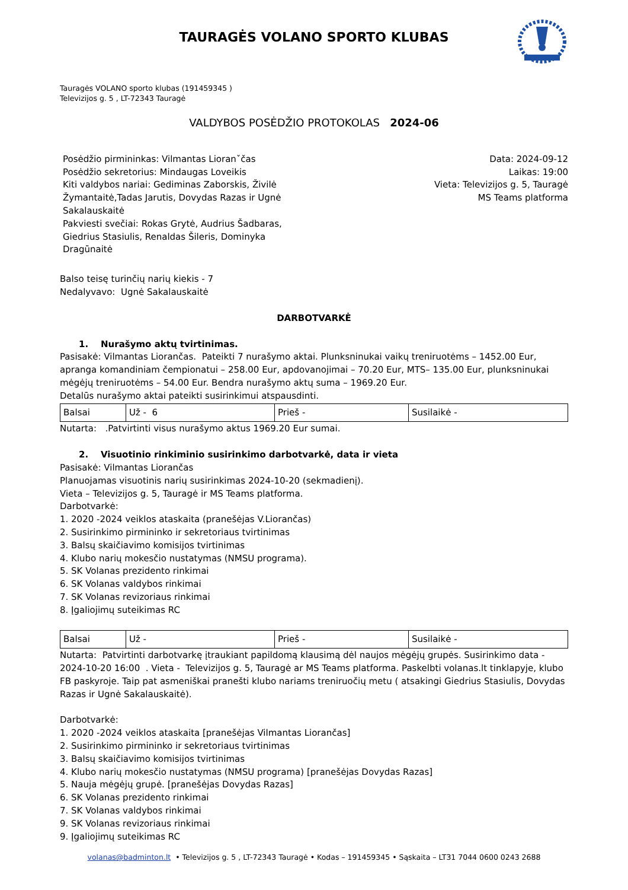TAURAGĖS VOLANO SPORTO KLUBAS
Tauragės VOLANO sporto klubas (191459345 )
Televizijos g. 5 , LT-72343 Tauragė
VALDYBOS POSĖDŽIO PROTOKOLAS 2024-06
Posėdžio pirmininkas: Vilmantas Lioranˇčas
Posėdžio sekretorius: Mindaugas Loveikis
Kiti valdybos nariai: Gediminas Zaborskis, Živilė Žymantaitė,Tadas Jarutis, Dovydas Razas ir Ugnė Sakalauskaitė
Pakviesti svečiai: Rokas Grytė, Audrius Šadbaras, Giedrius Stasiulis, Renaldas Šileris, Dominyka Dragūnaitė
Data: 2024-09-12
Laikas: 19:00
Vieta: Televizijos g. 5, Tauragė
MS Teams platforma
Balso teisę turinčių narių kiekis - 7
Nedalyvavo: Ugnė Sakalauskaitė
DARBOTVARKĖ
1. Nurašymo aktų tvirtinimas.
Pasisakė: Vilmantas Liorančas. Pateikti 7 nurašymo aktai. Plunksninukai vaikų treniruotėms – 1452.00 Eur, apranga komandiniam čempionatui – 258.00 Eur, apdovanojimai – 70.20 Eur, MTS– 135.00 Eur, plunksninukai mėgėjų treniruotėms – 54.00 Eur. Bendra nurašymo aktų suma – 1969.20 Eur.
Detalūs nurašymo aktai pateikti susirinkimui atspausdinti.
| Balsai | Už - 6 | Prieš - | Susilaikė - |
Nutarta: .Patvirtinti visus nurašymo aktus 1969.20 Eur sumai.
2. Visuotinio rinkiminio susirinkimo darbotvarkė, data ir vieta
Pasisakė: Vilmantas Liorančas
Planuojamas visuotinis narių susirinkimas 2024-10-20 (sekmadienį).
Vieta – Televizijos g. 5, Tauragė ir MS Teams platforma.
Darbotvarkė:
1. 2020 -2024 veiklos ataskaita (pranešėjas V.Liorančas)
2. Susirinkimo pirmininko ir sekretoriaus tvirtinimas
3. Balsų skaičiavimo komisijos tvirtinimas
4. Klubo narių mokesčio nustatymas (NMSU programa).
5. SK Volanas prezidento rinkimai
6. SK Volanas valdybos rinkimai
7. SK Volanas revizoriaus rinkimai
8. Įgaliojimų suteikimas RC
| Balsai | Už - | Prieš - | Susilaikė - |
Nutarta: Patvirtinti darbotvarkę įtraukiant papildomą klausimą dėl naujos mėgėjų grupės. Susirinkimo data - 2024-10-20 16:00 . Vieta - Televizijos g. 5, Tauragė ar MS Teams platforma. Paskelbti volanas.lt tinklapyje, klubo FB paskyroje. Taip pat asmeniškai pranešti klubo nariams treniruočių metu ( atsakingi Giedrius Stasiulis, Dovydas Razas ir Ugnė Sakalauskaitė).
Darbotvarkė:
1. 2020 -2024 veiklos ataskaita [pranešėjas Vilmantas Liorančas]
2. Susirinkimo pirmininko ir sekretoriaus tvirtinimas
3. Balsų skaičiavimo komisijos tvirtinimas
4. Klubo narių mokesčio nustatymas (NMSU programa) [pranešėjas Dovydas Razas]
5. Nauja mėgėjų grupė. [pranešėjas Dovydas Razas]
6. SK Volanas prezidento rinkimai
7. SK Volanas valdybos rinkimai
9. SK Volanas revizoriaus rinkimai
9. Įgaliojimų suteikimas RC
volanas@badminton.lt • Televizijos g. 5 , LT-72343 Tauragė • Kodas – 191459345 • Sąskaita – LT31 7044 0600 0243 2688